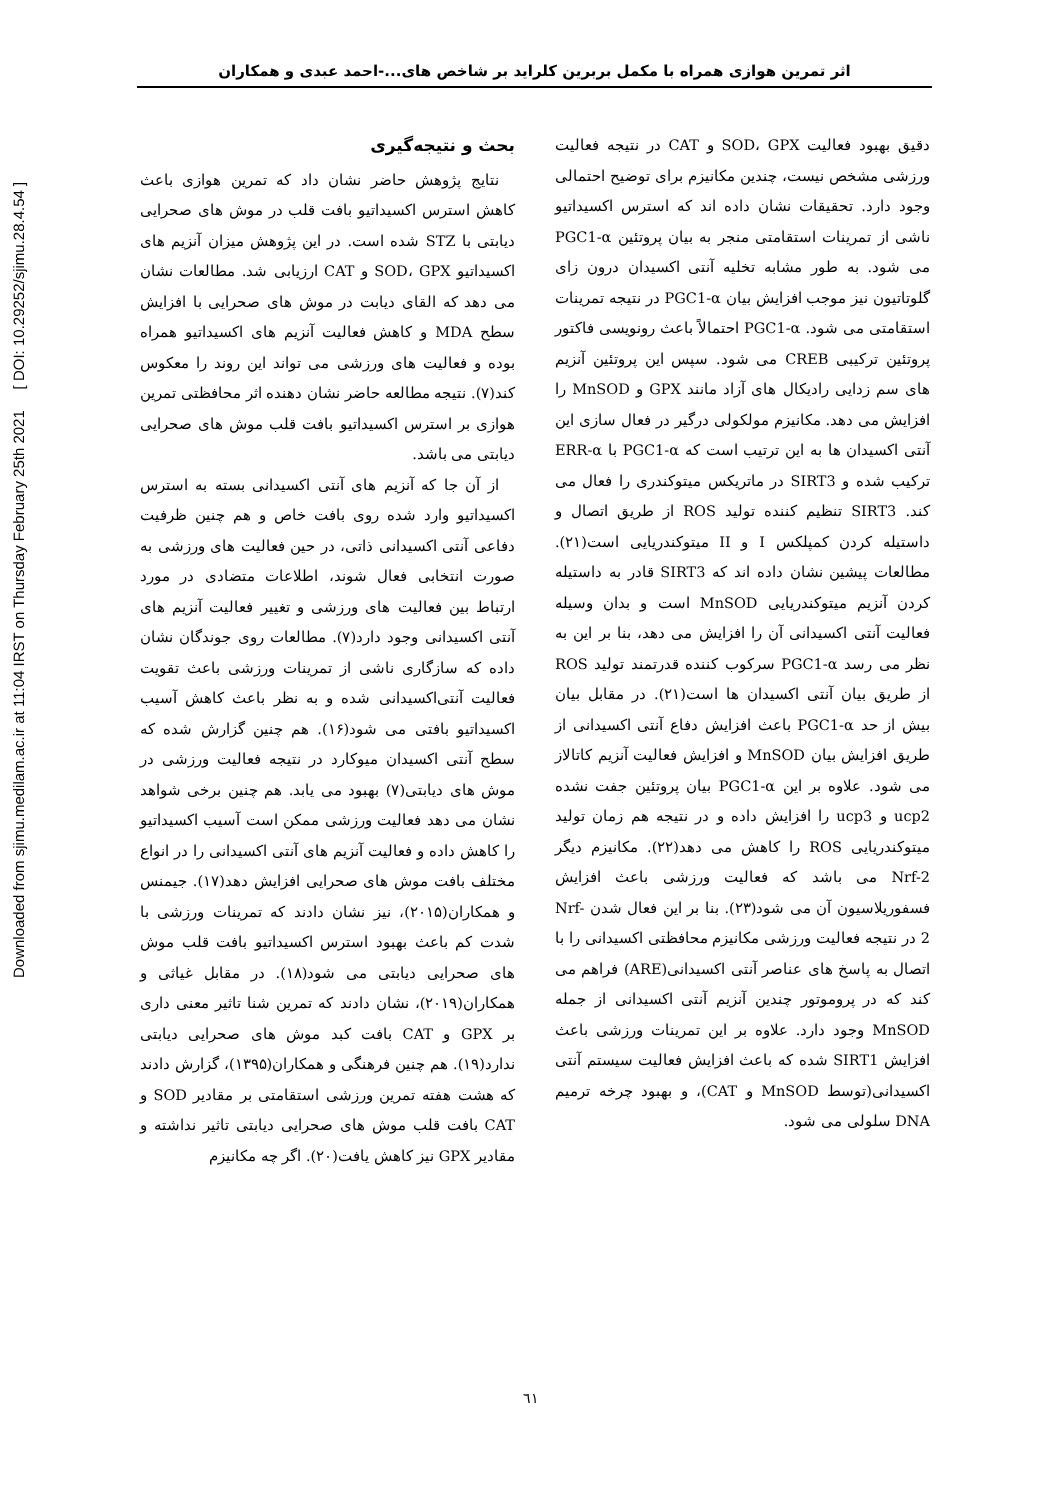Downloaded from sjimu.medilam.ac.ir at 11:04 IRST on Thursday February 25th 2021 [ DOI: 10.29252/sjimu.28.4.54 ]
اثر تمرین هوازی همراه با مکمل بربرین کلراید بر شاخص های...-احمد عبدی و همکاران
بحث و نتیجه‌گیری
نتایج پژوهش حاضر نشان داد که تمرین هوازی باعث کاهش استرس اکسیداتیو بافت قلب در موش های صحرایی دیابتی با STZ شده است. در این پژوهش میزان آنزیم های اکسیداتیو SOD، GPX و CAT ارزیابی شد. مطالعات نشان می دهد که القای دیابت در موش های صحرایی با افزایش سطح MDA و کاهش فعالیت آنزیم های اکسیداتیو همراه بوده و فعالیت های ورزشی می تواند این روند را معکوس کند(۷). نتیجه مطالعه حاضر نشان دهنده اثر محافظتی تمرین هوازی بر استرس اکسیداتیو بافت قلب موش های صحرایی دیابتی می باشد.
از آن جا که آنزیم های آنتی اکسیدانی بسته به استرس اکسیداتیو وارد شده روی بافت خاص و هم چنین ظرفیت دفاعی آنتی اکسیدانی ذاتی، در حین فعالیت های ورزشی به صورت انتخابی فعال شوند، اطلاعات متضادی در مورد ارتباط بین فعالیت های ورزشی و تغییر فعالیت آنزیم های آنتی اکسیدانی وجود دارد(۷). مطالعات روی جوندگان نشان داده که سازگاری ناشی از تمرینات ورزشی باعث تقویت فعالیت آنتی‌اکسیدانی شده و به نظر باعث کاهش آسیب اکسیداتیو بافتی می شود(۱۶). هم چنین گزارش شده که سطح آنتی اکسیدان میوکارد در نتیجه فعالیت ورزشی در موش های دیابتی(۷) بهبود می یابد. هم چنین برخی شواهد نشان می دهد فعالیت ورزشی ممکن است آسیب اکسیداتیو را کاهش داده و فعالیت آنزیم های آنتی اکسیدانی را در انواع مختلف بافت موش های صحرایی افزایش دهد(۱۷). جیمنس و همکاران(۲۰۱۵)، نیز نشان دادند که تمرینات ورزشی با شدت کم باعث بهبود استرس اکسیداتیو بافت قلب موش های صحرایی دیابتی می شود(۱۸). در مقابل غیاثی و همکاران(۲۰۱۹)، نشان دادند که تمرین شنا تاثیر معنی داری بر GPX و CAT بافت کبد موش های صحرایی دیابتی ندارد(۱۹). هم چنین فرهنگی و همکاران(۱۳۹۵)، گزارش دادند که هشت هفته تمرین ورزشی استقامتی بر مقادیر SOD و CAT بافت قلب موش های صحرایی دیابتی تاثیر نداشته و مقادیر GPX نیز کاهش یافت(۲۰). اگر چه مکانیزم
دقیق بهبود فعالیت SOD، GPX و CAT در نتیجه فعالیت ورزشی مشخص نیست، چندین مکانیزم برای توضیح احتمالی وجود دارد. تحقیقات نشان داده اند که استرس اکسیداتیو ناشی از تمرینات استقامتی منجر به بیان پروتئین PGC1-α می شود. به طور مشابه تخلیه آنتی اکسیدان درون زای گلوتاتیون نیز موجب افزایش بیان PGC1-α در نتیجه تمرینات استقامتی می شود. PGC1-α احتمالاً باعث رونویسی فاکتور پروتئین ترکیبی CREB می شود. سپس این پروتئین آنزیم های سم زدایی رادیکال های آزاد مانند GPX و MnSOD را افزایش می دهد. مکانیزم مولکولی درگیر در فعال سازی این آنتی اکسیدان ها به این ترتیب است که PGC1-α با ERR-α ترکیب شده و SIRT3 در ماتریکس میتوکندری را فعال می کند. SIRT3 تنظیم کننده تولید ROS از طریق اتصال و داستیله کردن کمپلکس I و II میتوکندریایی است(۲۱). مطالعات پیشین نشان داده اند که SIRT3 قادر به داستیله کردن آنزیم میتوکندریایی MnSOD است و بدان وسیله فعالیت آنتی اکسیدانی آن را افزایش می دهد، بنا بر این به نظر می رسد PGC1-α سرکوب کننده قدرتمند تولید ROS از طریق بیان آنتی اکسیدان ها است(۲۱). در مقابل بیان بیش از حد PGC1-α باعث افزایش دفاع آنتی اکسیدانی از طریق افزایش بیان MnSOD و افزایش فعالیت آنزیم کاتالاز می شود. علاوه بر این PGC1-α بیان پروتئین جفت نشده ucp2 و ucp3 را افزایش داده و در نتیجه هم زمان تولید میتوکندریایی ROS را کاهش می دهد(۲۲). مکانیزم دیگر Nrf-2 می باشد که فعالیت ورزشی باعث افزایش فسفوریلاسیون آن می شود(۲۳). بنا بر این فعال شدن Nrf-2 در نتیجه فعالیت ورزشی مکانیزم محافظتی اکسیدانی را با اتصال به پاسخ های عناصر آنتی اکسیدانی(ARE) فراهم می کند که در پروموتور چندین آنزیم آنتی اکسیدانی از جمله MnSOD وجود دارد. علاوه بر این تمرینات ورزشی باعث افزایش SIRT1 شده که باعث افزایش فعالیت سیستم آنتی اکسیدانی(توسط MnSOD و CAT)، و بهبود چرخه ترمیم DNA سلولی می شود.
٦١